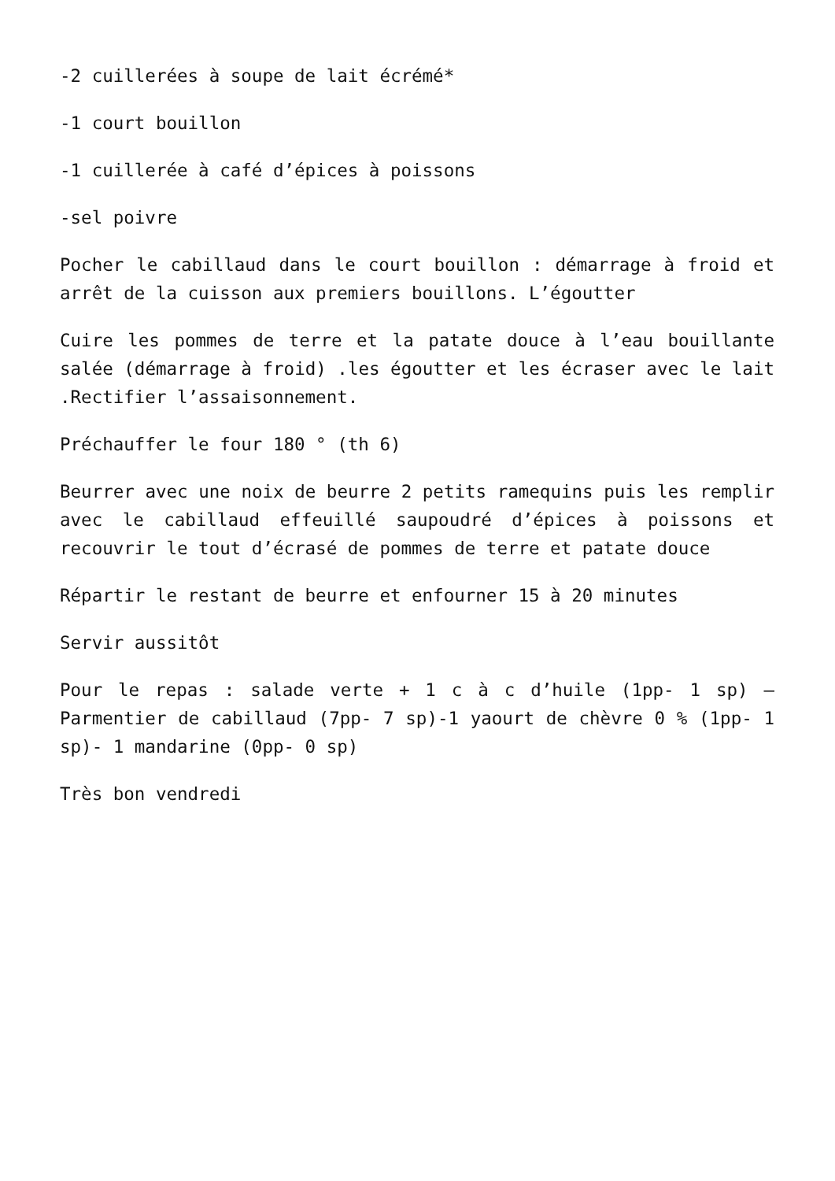-2 cuillerées à soupe de lait écrémé*
-1 court bouillon
-1 cuillerée à café d’épices à poissons
-sel poivre
Pocher le cabillaud dans le court bouillon : démarrage à froid et arrêt de la cuisson aux premiers bouillons. L’égoutter
Cuire les pommes de terre et la patate douce à l’eau bouillante salée (démarrage à froid) .les égoutter et les écraser avec le lait .Rectifier l’assaisonnement.
Préchauffer le four 180 ° (th 6)
Beurrer avec une noix de beurre 2 petits ramequins puis les remplir avec le cabillaud effeuillé saupoudré d’épices à poissons et recouvrir le tout d’écrasé de pommes de terre et patate douce
Répartir le restant de beurre et enfourner 15 à 20 minutes
Servir aussitôt
Pour le repas : salade verte + 1 c à c d’huile (1pp- 1 sp) – Parmentier de cabillaud (7pp- 7 sp)-1 yaourt de chèvre 0 % (1pp- 1 sp)- 1 mandarine (0pp- 0 sp)
Très bon vendredi